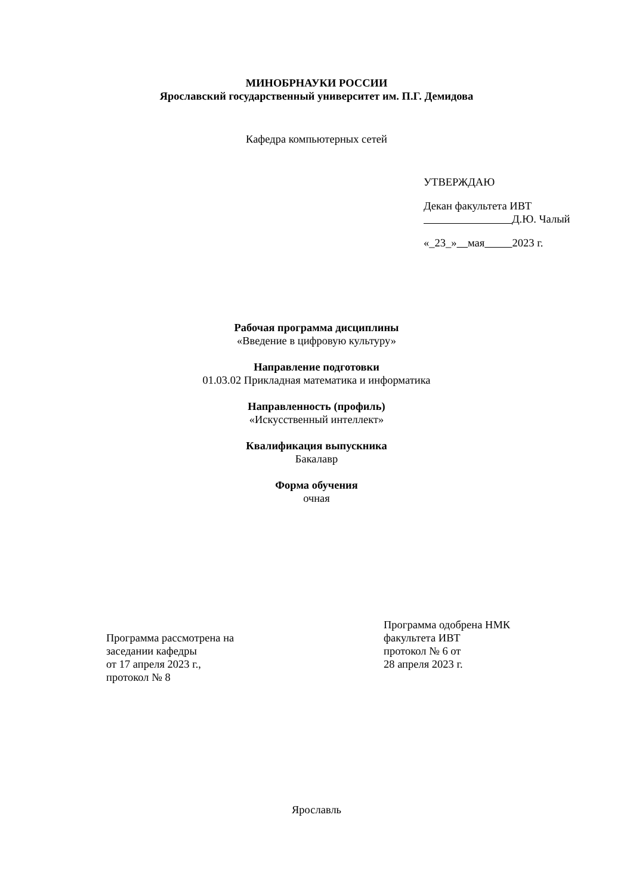МИНОБРНАУКИ РОССИИ
Ярославский государственный университет им. П.Г. Демидова
Кафедра компьютерных сетей
УТВЕРЖДАЮ
Декан факультета ИВТ
Д.Ю. Чалый
«_23_» мая 2023 г.
Рабочая программа дисциплины
«Введение в цифровую культуру»
Направление подготовки
01.03.02 Прикладная математика и информатика
Направленность (профиль)
«Искусственный интеллект»
Квалификация выпускника
Бакалавр
Форма обучения
очная
Программа рассмотрена на
заседании кафедры
от 17 апреля 2023 г.,
протокол № 8
Программа одобрена НМК
факультета ИВТ
протокол № 6 от
28 апреля 2023 г.
Ярославль